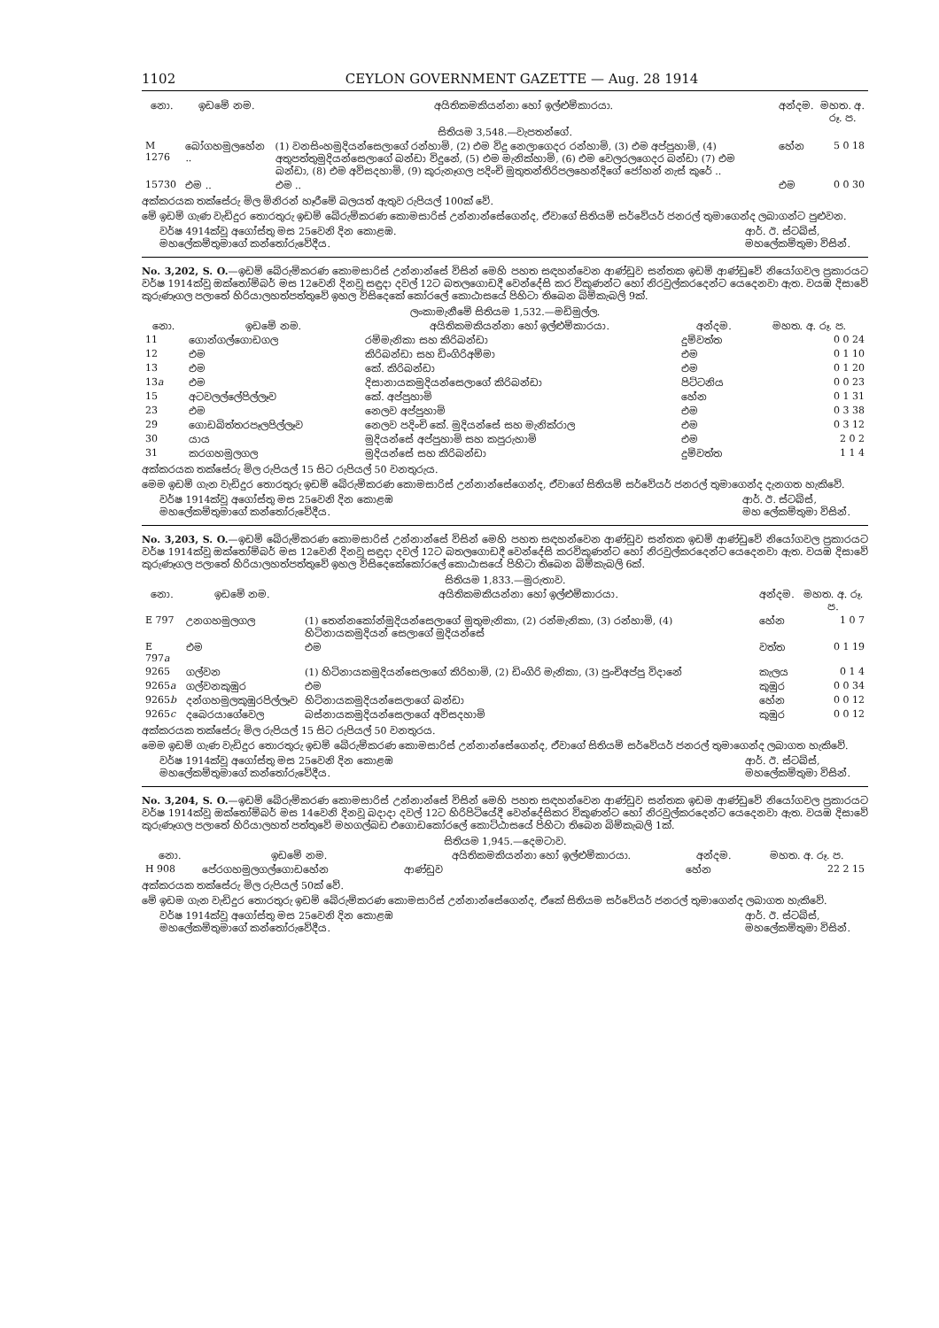1102 CEYLON GOVERNMENT GAZETTE — Aug. 28 1914
| නො. | ඉඩමේ නම. | අයිතිකමකියන්නා හෝ ඉල්ළුම්කාරයා. | අන්දම. | මහත. අ. රූ. ප. |
| --- | --- | --- | --- | --- |
| සිතියම 3,548.—වැපතන්ගේ. | | | | |
| M 1276 | බෝගහමුලහේන .. | (1) වනසිංහමුදියන්සෙලාගේ රන්හාමි, (2) එම විදු නෙලාගෙදර රන්හාමි, (3) එම අප්පුහාමි, (4) අතුපත්තුමුදියන්සෙලාගේ බන්ඩා විදුනේ, (5) එම මැනික්හාමි, (6) එම වෙලරලගෙදර බන්ඩා (7) එම බන්ඩා, (8) එම අවිසදහාමි, (9) කුරුනෑගල පදිංචි මුතුතන්තිරිපලහෙන්දිගේ ජෝහන් නැස් කුරේ .. | හේන | 5 0 18 |
| 15730 | එම .. | එම .. | එම | 0 0 30 |
අක්කරයක තක්සේරු මිල මිනිරන් හෑරීමේ බලයත් ඇතුව රුපියල් 100ක් වේ.
මේ ඉඩම් ගැණ වැඩිදුර තොරතුරු ඉඩම් බේරුම්කරණ කොමසාරිස් උන්නාන්සේගෙන්ද, ඒවාගේ සිතියම් සර්වේයර් ජනරල් තුමාගෙන්ද ලබාගන්ට පුළුවන.
වර්ෂ 4914ක්වූ අගෝස්තු මස 25වෙනි දින කොළඹ.
මහලේකම්තුමාගේ කන්තෝරුවේදීය. ආර්. ඊ. ස්ටබ්ස්,
මහලේකම්තුමා විසින්.
No. 3,202, S. O.—ඉඩම් බේරුම්කරණ කොමසාරිස් උන්නාන්සේ විසින් මෙහි පහත සඳහන්වෙන ආණ්ඩුව සන්තක ඉඩම් ආණ්ඩුවේ නියෝගවල ප්‍රකාරයට වර්ෂ 1914ක්වූ ඔක්තෝම්බර් මස 12වෙනි දිනවූ සඳුදා දවල් 12ට බතලගොඩදී වෙන්දේසි කර විකුණන්ට හෝ නිරවුල්කරදෙන්ට යෙදෙනවා ඇත. වයඹ දිසාවේ කුරුණෑගල පලාතේ හිරියාලහත්පත්තුවේ ඉහල විසිදෙකේ කෝරලේ කොඨාසයේ පිහිටා තිබෙන බිම්කැබලි 9ක්.
| ලංකාමැනීමේ සිතියම 1,532.—මඩිමුල්ල. | | | | |
| නො. | ඉඩමේ නම. | අයිතිකමකියන්නා හෝ ඉල්ළුම්කාරයා. | අන්දම. | මහත. අ. රූ. ප. |
| 11 | ගොන්ගල්ගොඩගල | රම්මැනිකා සහ කිරිබන්ඩා | දුම්වත්ත | 0 0 24 |
| 12 | එම | කිරිබන්ඩා සහ ඩිංගිරිඅම්මා | එම | 0 1 10 |
| 13 | එම | කේ. කිරිබන්ඩා | එම | 0 1 20 |
| 13 a | එම | දිසානායකමුදියන්සෙලාගේ කිරිබන්ඩා | පිට්ටනිය | 0 0 23 |
| 15 | අටවලල්ලේපිල්ලෑව | කේ. අප්පුහාමි | හේන | 0 1 31 |
| 23 | එම | නෙලව අප්පුහාමි | එම | 0 3 38 |
| 29 | ගොඩබිත්තරපෑලපිල්ලෑව | නෙලව පදිංචි කේ. මුදියන්සේ සහ මැනික්රාල | එම | 0 3 12 |
| 30 | යාය | මුදියන්සේ අප්පුහාමි සහ කපුරුහාමි | එම | 2 0 2 |
| 31 | කරගහමුලගල | මුදියන්සේ සහ කිරිබන්ඩා | දුම්වත්ත | 1 1 4 |
අක්කරයක තක්සේරු මිල රුපියල් 15 සිට රුපියල් 50 වනතුරුය.
මෙම ඉඩම් ගැන වැඩිදුර තොරතුරු ඉඩම් බේරුම්කරණ කොමසාරිස් උන්නාන්සේගෙන්ද, ඒවාගේ සිතියම් සර්වේයර් ජනරල් තුමාගෙන්ද දැනගත හැකිවේ.
වර්ෂ 1914ක්වූ අගෝස්තු මස 25වෙනි දින කොළඹ
මහලේකම්තුමාගේ කන්තෝරුවේදීය. ආර්. ඊ. ස්ටබ්ස්,
මහ ලේකම්තුමා විසින්.
No. 3,203, S. O.—ඉඩම් බේරුම්කරණ කොමසාරිස් උන්නාන්සේ විසින් මෙහි පහත සඳහන්වෙන ආණ්ඩුව සන්තක ඉඩම් ආණ්ඩුවේ නියෝගවල ප්‍රකාරයට වර්ෂ 1914ක්වූ ඔක්තෝම්බර් මස 12වෙනි දිනවූ සඳුදා දවල් 12ට බතලගොඩදී වෙන්දේසි කරවිකුණන්ට හෝ නිරවුල්කරදෙන්ට යෙදෙනවා ඇත. වයඹ දිසාවේ කුරුණෑගල පලාතේ හිරියාලහත්පත්තුවේ ඉහල විසිදෙකේකෝරලේ කොඨාසයේ පිහිටා තිබෙන බිම්කැබලි 6ක්.
| සිතියම 1,833.—මුරුතාව. | | | | |
| නො. | ඉඩමේ නම. | අයිතිකමකියන්නා හෝ ඉල්ළුම්කාරයා. | අන්දම. | මහත. අ. රූ. ප. |
| E 797 | උනගහමුලගල | (1) තෙන්නකෝන්මුදියන්සෙලාගේ මුතුමැනිකා, (2) රන්මැනිකා, (3) රන්හාමි, (4) හිටිනායකමුදියන් සෙලාගේ මුදියන්සේ | හේන | 1 0 7 |
| E 797 a | එම | එම | වත්ත | 0 1 19 |
| 9265 | ගල්වන | (1) හිටිනායකමුදියන්සෙලාගේ කිරිහාමි, (2) ඩිංගිරි මැනිකා, (3) පුංචිඅප්පු විදානේ | කැලය | 0 1 4 |
| 9265 a | ගල්වනකුඹුර | එම | කුඹුර | 0 0 34 |
| 9265 b | දන්ගහමුලකුඹුරපිල්ලෑව | හිටිනායකමුදියන්සෙලාගේ බන්ඩා | හේන | 0 0 12 |
| 9265 c | දබෙරයාගේවෙල | බස්නායකමුදියන්සෙලාගේ අවිසදහාමි | කුඹුර | 0 0 12 |
අක්කරයක තක්සේරු මිල රුපියල් 15 සිට රුපියල් 50 වනතුරය.
මෙම ඉඩම් ගැණ වැඩිදුර තොරතුරු ඉඩම් බේරුම්කරණ කොමසාරිස් උන්නාන්සේගෙන්ද, ඒවාගේ සිතියම් සර්වේයර් ජනරල් තුමාගෙන්ද ලබාගත හැකිවේ.
වර්ෂ 1914ක්වූ අගෝස්තු මස 25වෙනි දින කොළඹ
මහලේකම්තුමාගේ කන්තෝරුවේදීය. ආර්. ඊ. ස්ටබ්ස්,
මහලේකම්තුමා විසින්.
No. 3,204, S. O.—ඉඩම් බේරුම්කරණ කොමසාරිස් උන්නාන්සේ විසින් මෙහි පහත සඳහන්වෙන ආණ්ඩුව සන්තක ඉඩම ආණ්ඩුවේ නියෝගවල ප්‍රකාරයට වර්ෂ 1914ක්වූ ඔක්තෝම්බර් මස 14වෙනි දිනවූ බදාදා දවල් 12ට හිරිපිටියේදී වෙන්දේසිකර විකුණන්ට හෝ නිරවුල්කරදෙන්ට යෙදෙනවා ඇත. වයඹ දිසාවේ කුරුණෑගල පලාතේ හිරියාලහත් පත්තුවේ මහගල්බඩ එගොඩකෝරලේ කොට්ඨාසයේ පිහිටා තිබෙන බිම්කැබලි 1ක්.
| සිතියම 1,945.—දෙමටාව. | | | | |
| නො. | ඉඩමේ නම. | අයිතිකමකියන්නා හෝ ඉල්ළුම්කාරයා. | අන්දම. | මහත. අ. රූ. ප. |
| H 908 | පේරගහමුලගල්ගොඩහේන | ආණ්ඩුව | හේන | 22 2 15 |
අක්කරයක තක්සේරු මිල රුපියල් 50ක් වේ.
මේ ඉඩම ගැන වැඩිදුර තොරතුරු ඉඩම් බේරුම්කරණ කොමසාරිස් උන්නාන්සේගෙන්ද, ඒකේ සිතියම සර්වේයර් ජනරල් තුමාගෙන්ද ලබාගත හැකිවේ.
වර්ෂ 1914ක්වූ අගෝස්තු මස 25වෙනි දින කොළඹ
මහලේකම්තුමාගේ කන්තෝරුවේදීය. ආර්. ඊ. ස්ටබ්ස්,
මහලේකම්තුමා විසින්.